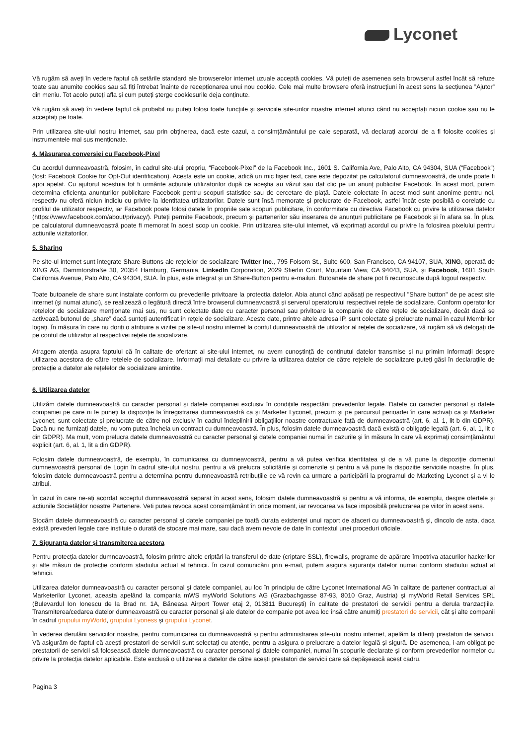Lyconet
Vă rugăm să aveți în vedere faptul că setările standard ale browserelor internet uzuale acceptă cookies. Vă puteți de asemenea seta browserul astfel încât să refuze toate sau anumite cookies sau să fiți întrebat înainte de recepționarea unui nou cookie. Cele mai multe browsere oferă instrucțiuni în acest sens la secțiunea ”Ajutor” din meniu. Tot acolo puteți afla și cum puteți șterge cookiesurile deja conținute.
Vă rugăm să aveți în vedere faptul că probabil nu puteți folosi toate funcțiile și serviciile site-urilor noastre internet atunci când nu acceptați niciun cookie sau nu le acceptați pe toate.
Prin utilizarea site-ului nostru internet, sau prin obținerea, dacă este cazul, a consimțământului pe cale separată, vă declarați acordul de a fi folosite cookies și instrumentele mai sus menționate.
4. Măsurarea conversiei cu Facebook-Pixel
Cu acordul dumneavoastră, folosim, în cadrul site-ului propriu, “Facebook-Pixel” de la Facebook Inc., 1601 S. California Ave, Palo Alto, CA 94304, SUA (“Facebook”) (fost: Facebook Cookie for Opt-Out identification). Acesta este un cookie, adică un mic fișier text, care este depozitat pe calculatorul dumneavoastră, de unde poate fi apoi apelat. Cu ajutorul acestuia fot fi urmărite acțiunile utilizatorilor după ce aceștia au văzut sau dat clic pe un anunț publicitar Facebook. În acest mod, putem determina eficiența anunțurilor publicitare Facebook pentru scopuri statistice sau de cercetare de piață. Datele colectate în acest mod sunt anonime pentru noi, respectiv nu oferă niciun indiciu cu privire la identitatea utilizatorilor. Datele sunt însă memorate și prelucrate de Facebook, astfel încât este posibilă o corelație cu profilul de utilizator respectiv, iar Facebook poate folosi datele în propriile sale scopuri publicitare, în conformitate cu directiva Facebook cu privire la utilizarea datelor (https://www.facebook.com/about/privacy/). Puteți permite Facebook, precum și partenerilor său inserarea de anunțuri publicitare pe Facebook și în afara sa. În plus, pe calculatorul dumneavoastră poate fi memorat în acest scop un cookie. Prin utilizarea site-ului internet, vă exprimați acordul cu privire la folosirea pixelului pentru acțiunile vizitatorilor.
5. Sharing
Pe site-ul internet sunt integrate Share-Buttons ale rețelelor de socializare Twitter Inc., 795 Folsom St., Suite 600, San Francisco, CA 94107, SUA, XING, operată de XING AG, Dammtorstraße 30, 20354 Hamburg, Germania, LinkedIn Corporation, 2029 Stierlin Court, Mountain View, CA 94043, SUA, și Facebook, 1601 South California Avenue, Palo Alto, CA 94304, SUA. În plus, este integrat și un Share-Button pentru e-mailuri. Butoanele de share pot fi recunoscute după logoul respectiv.
Toate butoanele de share sunt instalate conform cu prevederile privitoare la protecția datelor. Abia atunci când apăsați pe respectivul "Share button" de pe acest site internet (și numai atunci), se realizează o legătură directă între browserul dumneavoastră și serverul operatorului respectivei rețele de socializare. Conform operatorilor rețelelor de socializare menționate mai sus, nu sunt colectate date cu caracter personal sau privitoare la companie de către rețele de socializare, decât dacă se activează butonul de „share” dacă sunteți autentificat în rețele de socializare. Aceste date, printre altele adresa IP, sunt colectate și prelucrate numai în cazul Membrilor logați. În măsura în care nu doriți o atribuire a vizitei pe site-ul nostru internet la contul dumneavoastră de utilizator al rețelei de socializare, vă rugăm să vă delogați de pe contul de utilizator al respectivei rețele de socializare.
Atragem atenția asupra faptului că în calitate de ofertant al site-ului internet, nu avem cunoștință de conținutul datelor transmise și nu primim informații despre utilizarea acestora de către rețelele de socializare. Informații mai detaliate cu privire la utilizarea datelor de către rețelele de socializare puteți găsi în declarațiile de protecție a datelor ale rețelelor de socializare amintite.
6. Utilizarea datelor
Utilizăm datele dumneavoastră cu caracter personal și datele companiei exclusiv în condițiile respectării prevederilor legale. Datele cu caracter personal și datele companiei pe care ni le puneți la dispoziție la înregistrarea dumneavoastră ca și Marketer Lyconet, precum și pe parcursul perioadei în care activați ca și Marketer Lyconet, sunt colectate și prelucrate de către noi exclusiv în cadrul îndeplinirii obligațiilor noastre contractuale față de dumneavoastră (art. 6, al. 1, lit b din GDPR). Dacă nu ne furnizați datele, nu vom putea încheia un contract cu dumneavoastră. În plus, folosim datele dumneavoastră dacă există o obligație legală (art. 6, al. 1, lit c din GDPR). Ma mult, vom prelucra datele dumneavoastră cu caracter personal și datele companiei numai în cazurile și în măsura în care vă exprimați consimțământul explicit (art. 6, al. 1, lit a din GDPR).
Folosim datele dumneavoastră, de exemplu, în comunicarea cu dumneavoastră, pentru a vă putea verifica identitatea și de a vă pune la dispoziție domeniul dumneavoastră personal de Login în cadrul site-ului nostru, pentru a vă prelucra solicitările și comenzile și pentru a vă pune la dispoziție serviciile noastre. În plus, folosim datele dumneavoastră pentru a determina pentru dumneavoastră retribuțiile ce vă revin ca urmare a participării la programul de Marketing Lyconet și a vi le atribui.
În cazul în care ne-ați acordat acceptul dumneavoastră separat în acest sens, folosim datele dumneavoastră și pentru a vă informa, de exemplu, despre ofertele și acțiunile Societăților noastre Partenere. Veti putea revoca acest consimțământ în orice moment, iar revocarea va face imposibilă prelucrarea pe viitor în acest sens.
Stocăm datele dumneavoastră cu caracter personal și datele companiei pe toată durata existenței unui raport de afaceri cu dumneavoastră și, dincolo de asta, daca există prevederi legale care instituie o durată de stocare mai mare, sau dacă avem nevoie de date în contextul unei proceduri oficiale.
7. Siguranța datelor și transmiterea acestora
Pentru protecția datelor dumneavoastră, folosim printre altele criptări la transferul de date (criptare SSL), firewalls, programe de apărare împotriva atacurilor hackerilor și alte măsuri de protecție conform stadiului actual al tehnicii. În cazul comunicării prin e-mail, putem asigura siguranța datelor numai conform stadiului actual al tehnicii.
Utilizarea datelor dumneavoastră cu caracter personal și datele companiei, au loc în principiu de către Lyconet International AG în calitate de partener contractual al Marketerilor Lyconet, aceasta apelând la compania mWS myWorld Solutions AG (Grazbachgasse 87-93, 8010 Graz, Austria) și myWorld Retail Services SRL (Bulevardul Ion Ionescu de la Brad nr. 1A, Băneasa Airport Tower etaj 2, 013811 București) în calitate de prestatori de servicii pentru a derula tranzacțiile. Transmiterea/cedarea datelor dumneavoastră cu caracter personal și ale datelor de companie pot avea loc însă către anumiți prestatori de servicii, cât și alte companii în cadrul grupului myWorld, grupului Lyoness și grupului Lyconet.
În vederea derulării serviciilor noastre, pentru comunicarea cu dumneavoastră și pentru administrarea site-ului nostru internet, apelăm la diferiți prestatori de servicii. Vă asigurăm de faptul că acești prestatori de servicii sunt selectați cu atenție, pentru a asigura o prelucrare a datelor legală și sigură. De asemenea, i-am obligat pe prestatorii de servicii să folosească datele dumneavoastră cu caracter personal și datele companiei, numai în scopurile declarate și conform prevederilor normelor cu privire la protecția datelor aplicabile. Este exclusă o utilizarea a datelor de către acești prestatori de servicii care să depășească acest cadru.
Pagina 3